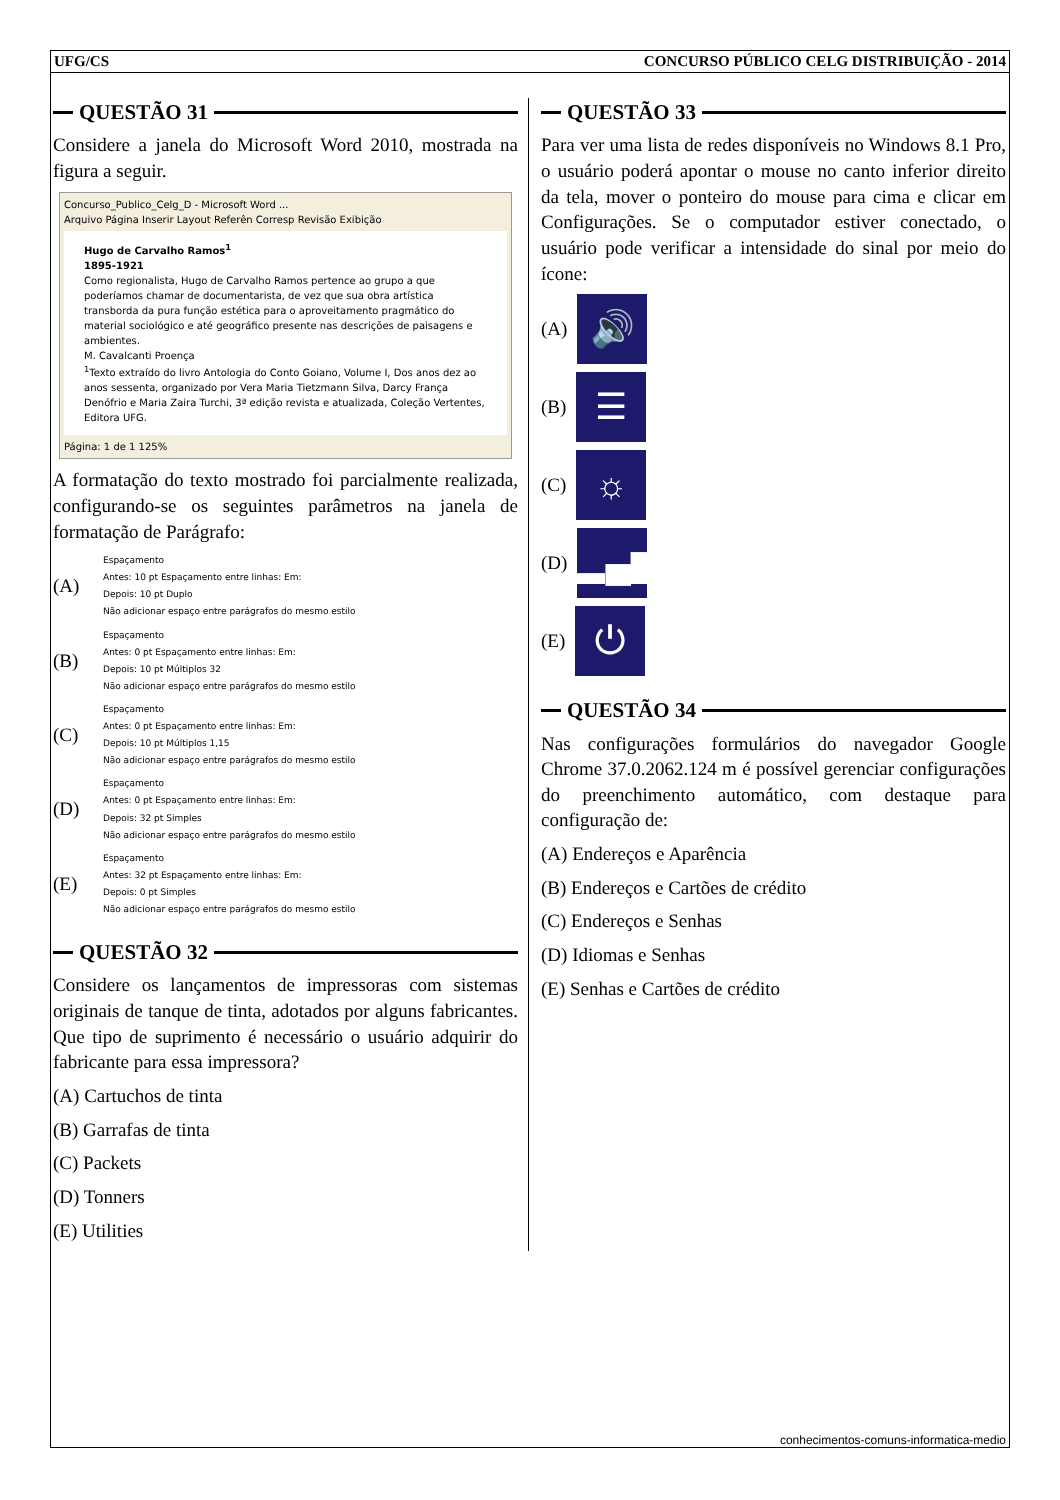UFG/CS CONCURSO PÚBLICO CELG DISTRIBUIÇÃO - 2014
QUESTÃO 31
Considere a janela do Microsoft Word 2010, mostrada na figura a seguir.
Concurso_Publico_Celg_D - Microsoft Word ...
Arquivo Página Inserir Layout Referên Corresp Revisão Exibição
Hugo de Carvalho Ramos<sup>1</sup>
1895-1921
Como regionalista, Hugo de Carvalho Ramos pertence ao grupo a que poderíamos chamar de documentarista, de vez que sua obra artística transborda da pura função estética para o aproveitamento pragmático do material sociológico e até geográfico presente nas descrições de paisagens e ambientes.
M. Cavalcanti Proença
<sup>1</sup> Texto extraído do livro Antologia do Conto Goiano, Volume I, Dos anos dez ao anos sessenta, organizado por Vera Maria Tietzmann Silva, Darcy França Denófrio e Maria Zaira Turchi, 3ª edição revista e atualizada, Coleção Vertentes, Editora UFG.
Página: 1 de 1 125%
A formatação do texto mostrado foi parcialmente realizada, configurando-se os seguintes parâmetros na janela de formatação de Parágrafo:
(A)
Espaçamento
Antes: 10 pt Espaçamento entre linhas: Em:
Depois: 10 pt Duplo
Não adicionar espaço entre parágrafos do mesmo estilo
(B)
Espaçamento
Antes: 0 pt Espaçamento entre linhas: Em:
Depois: 10 pt Múltiplos 32
Não adicionar espaço entre parágrafos do mesmo estilo
(C)
Espaçamento
Antes: 0 pt Espaçamento entre linhas: Em:
Depois: 10 pt Múltiplos 1,15
Não adicionar espaço entre parágrafos do mesmo estilo
(D)
Espaçamento
Antes: 0 pt Espaçamento entre linhas: Em:
Depois: 32 pt Simples
Não adicionar espaço entre parágrafos do mesmo estilo
(E)
Espaçamento
Antes: 32 pt Espaçamento entre linhas: Em:
Depois: 0 pt Simples
Não adicionar espaço entre parágrafos do mesmo estilo
QUESTÃO 32
Considere os lançamentos de impressoras com sistemas originais de tanque de tinta, adotados por alguns fabricantes. Que tipo de suprimento é necessário o usuário adquirir do fabricante para essa impressora?
(A) Cartuchos de tinta
(B) Garrafas de tinta
(C) Packets
(D) Tonners
(E) Utilities
QUESTÃO 33
Para ver uma lista de redes disponíveis no Windows 8.1 Pro, o usuário poderá apontar o mouse no canto inferior direito da tela, mover o ponteiro do mouse para cima e clicar em Configurações. Se o computador estiver conectado, o usuário pode verificar a intensidade do sinal por meio do ícone:
(A)
🔊
(B)
☰
(C)
☼
(D)
▂▄▆
(E)
⏻
QUESTÃO 34
Nas configurações formulários do navegador Google Chrome 37.0.2062.124 m é possível gerenciar configurações do preenchimento automático, com destaque para configuração de:
(A) Endereços e Aparência
(B) Endereços e Cartões de crédito
(C) Endereços e Senhas
(D) Idiomas e Senhas
(E) Senhas e Cartões de crédito
conhecimentos-comuns-informatica-medio